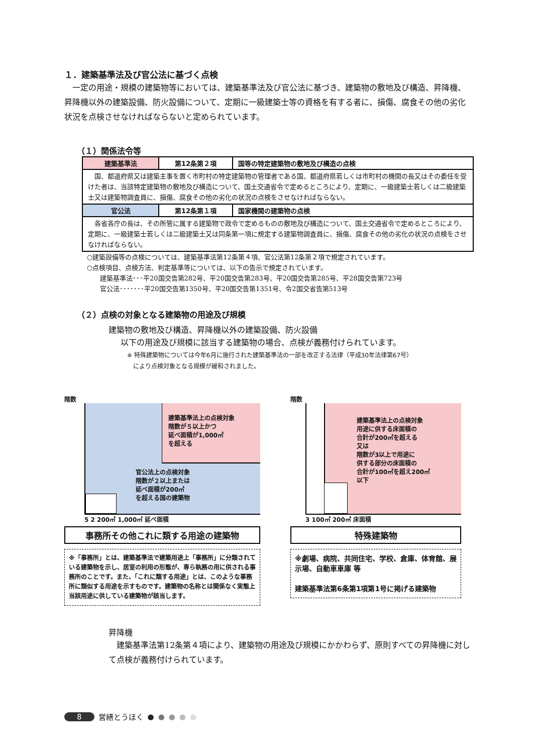１．建築基準法及び官公法に基づく点検
　一定の用途・規模の建築物等においては、建築基準法及び官公法に基づき、建築物の敷地及び構造、昇降機、昇降機以外の建築設備、防火設備について、定期に一級建築士等の資格を有する者に、損傷、腐食その他の劣化状況を点検させなければならないと定められています。
（１）関係法令等
| 建築基準法 | 第12条第２項 | 国等の特定建築物の敷地及び構造の点検 |
| 国、都道府県又は建築主事を置く市町村の特定建築物の管理者である国、都道府県若しくは市町村の機関の長又はその委任を受けた者は、当該特定建築物の敷地及び構造について、国土交通省令で定めるところにより、定期に、一級建築士若しくは二級建築士又は建築物調査員に、損傷、腐食その他の劣化の状況の点検をさせなければならない。 | | |
| 官公法 | 第12条第１項 | 国家機関の建築物の点検 |
| 各省各庁の長は、その所管に属する建築物で政令で定めるものの敷地及び構造について、国土交通省令で定めるところにより、定期に、一級建築士若しくは二級建築士又は同条第一項に規定する建築物調査員に、損傷、腐食その他の劣化の状況の点検をさせなければならない。 | | |
○建築設備等の点検については、建築基準法第12条第４項、官公法第12条第２項で規定されています。
○点検項目、点検方法、判定基準等については、以下の告示で規定されています。
　　建築基準法･･･平20国交告第282号、平20国交告第283号、平20国交告第285号、平28国交告第723号
　　官公法･･･････平20国交告第1350号、平20国交告第1351号、令2国交省告第513号
（２）点検の対象となる建築物の用途及び規模
建築物の敷地及び構造、昇降機以外の建築設備、防火設備
以下の用途及び規模に該当する建築物の場合、点検が義務付けられています。
※ 特殊建築物については今年6月に施行された建築基準法の一部を改正する法律（平成30年法律第67号）
　により点検対象となる規模が緩和されました。
階数
建築基準法上の点検対象
階数が５以上かつ
延べ面積が1,000㎡
を超える
官公法上の点検対象
階数が２以上または
延べ面積が200㎡
を超える国の建築物
5 2 200㎡ 1,000㎡ 延べ面積
事務所その他これに類する用途の建築物
※「事務所」とは、建築基準法で建築用途上「事務所」に分類されている建築物を示し、居室の利用の形態が、専ら執務の用に供される事務所のことです。また、「これに類する用途」とは、このような事務所に類似する用途を示すものです。建築物の名称とは関係なく実態上当該用途に供している建築物が該当します。
階数
建築基準法上の点検対象
用途に供する床面積の
合計が200㎡を超える
又は
階数が3以上で用途に
供する部分の床面積の
合計が100㎡を超え200㎡
以下
3 100㎡ 200㎡ 床面積
特殊建築物
※劇場、病院、共同住宅、学校、倉庫、体育館、展示場、自動車車庫 等
建築基準法第6条第1項第1号に掲げる建築物
昇降機
　建築基準法第12条第４項により、建築物の用途及び規模にかかわらず、原則すべての昇降機に対して点検が義務付けられています。
8 営繕とうほく ● ● ● ● ●